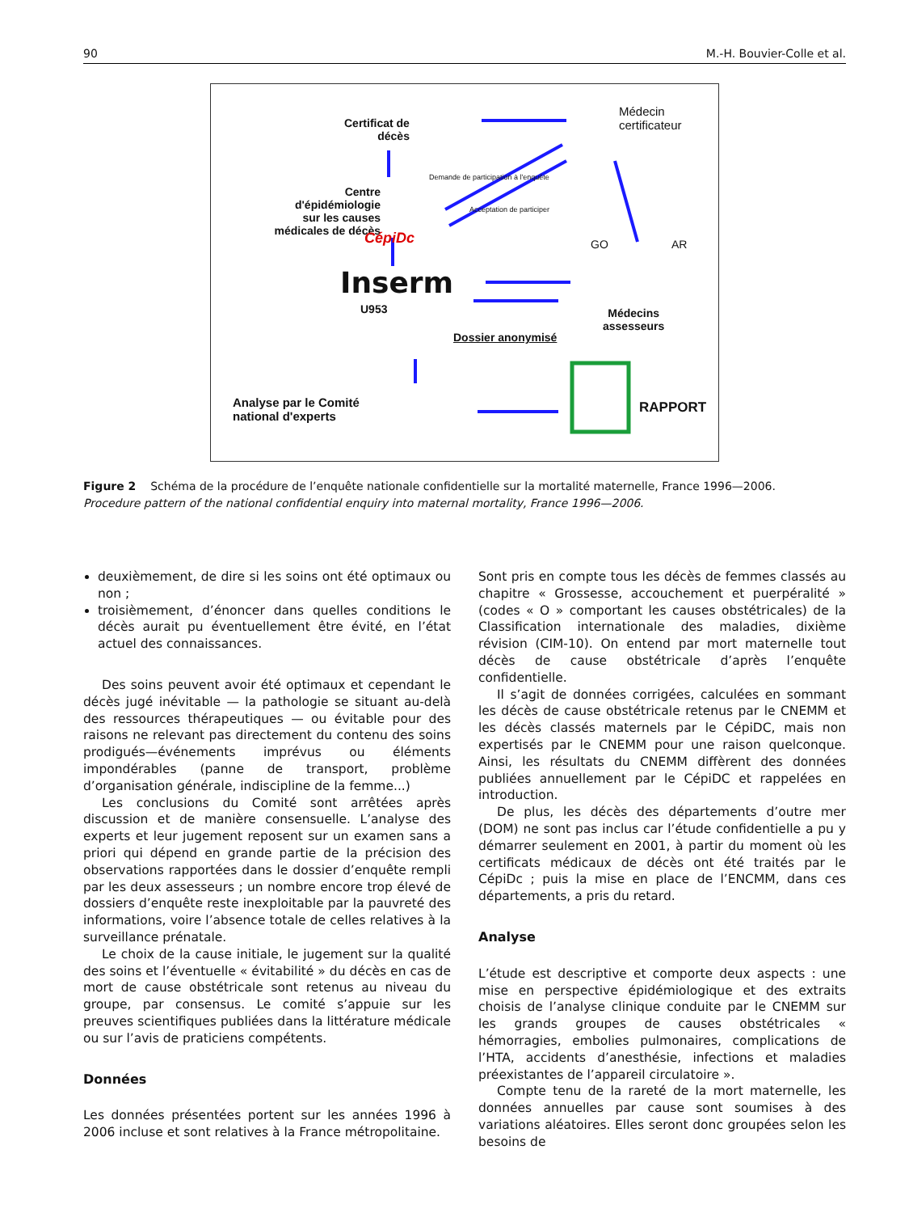90 M.-H. Bouvier-Colle et al.
Certificat de
décès
Médecin
certificateur
Centre
d'épidémiologie
sur les causes
médicales de décès
CépiDc
Demande de participation à l'enquête
Acceptation de participer
GO AR
Inserm
U953
Médecins
assesseurs
Dossier anonymisé
Analyse par le Comité
national d'experts
RAPPORT
Figure 2 Schéma de la procédure de l’enquête nationale confidentielle sur la mortalité maternelle, France 1996—2006.
Procedure pattern of the national confidential enquiry into maternal mortality, France 1996—2006.
deuxièmement, de dire si les soins ont été optimaux ou non ;
troisièmement, d’énoncer dans quelles conditions le décès aurait pu éventuellement être évité, en l’état actuel des connaissances.
Des soins peuvent avoir été optimaux et cependant le décès jugé inévitable — la pathologie se situant au-delà des ressources thérapeutiques — ou évitable pour des raisons ne relevant pas directement du contenu des soins prodigués—événements imprévus ou éléments impondérables (panne de transport, problème d’organisation générale, indiscipline de la femme...)
Les conclusions du Comité sont arrêtées après discussion et de manière consensuelle. L’analyse des experts et leur jugement reposent sur un examen sans a priori qui dépend en grande partie de la précision des observations rapportées dans le dossier d’enquête rempli par les deux assesseurs ; un nombre encore trop élevé de dossiers d’enquête reste inexploitable par la pauvreté des informations, voire l’absence totale de celles relatives à la surveillance prénatale.
Le choix de la cause initiale, le jugement sur la qualité des soins et l’éventuelle « évitabilité » du décès en cas de mort de cause obstétricale sont retenus au niveau du groupe, par consensus. Le comité s’appuie sur les preuves scientifiques publiées dans la littérature médicale ou sur l’avis de praticiens compétents.
Données
Les données présentées portent sur les années 1996 à 2006 incluse et sont relatives à la France métropolitaine.
Sont pris en compte tous les décès de femmes classés au chapitre « Grossesse, accouchement et puerpéralité » (codes « O » comportant les causes obstétricales) de la Classification internationale des maladies, dixième révision (CIM-10). On entend par mort maternelle tout décès de cause obstétricale d’après l’enquête confidentielle.
Il s’agit de données corrigées, calculées en sommant les décès de cause obstétricale retenus par le CNEMM et les décès classés maternels par le CépiDC, mais non expertisés par le CNEMM pour une raison quelconque. Ainsi, les résultats du CNEMM diffèrent des données publiées annuellement par le CépiDC et rappelées en introduction.
De plus, les décès des départements d’outre mer (DOM) ne sont pas inclus car l’étude confidentielle a pu y démarrer seulement en 2001, à partir du moment où les certificats médicaux de décès ont été traités par le CépiDc ; puis la mise en place de l’ENCMM, dans ces départements, a pris du retard.
Analyse
L’étude est descriptive et comporte deux aspects : une mise en perspective épidémiologique et des extraits choisis de l’analyse clinique conduite par le CNEMM sur les grands groupes de causes obstétricales « hémorragies, embolies pulmonaires, complications de l’HTA, accidents d’anesthésie, infections et maladies préexistantes de l’appareil circulatoire ».
Compte tenu de la rareté de la mort maternelle, les données annuelles par cause sont soumises à des variations aléatoires. Elles seront donc groupées selon les besoins de